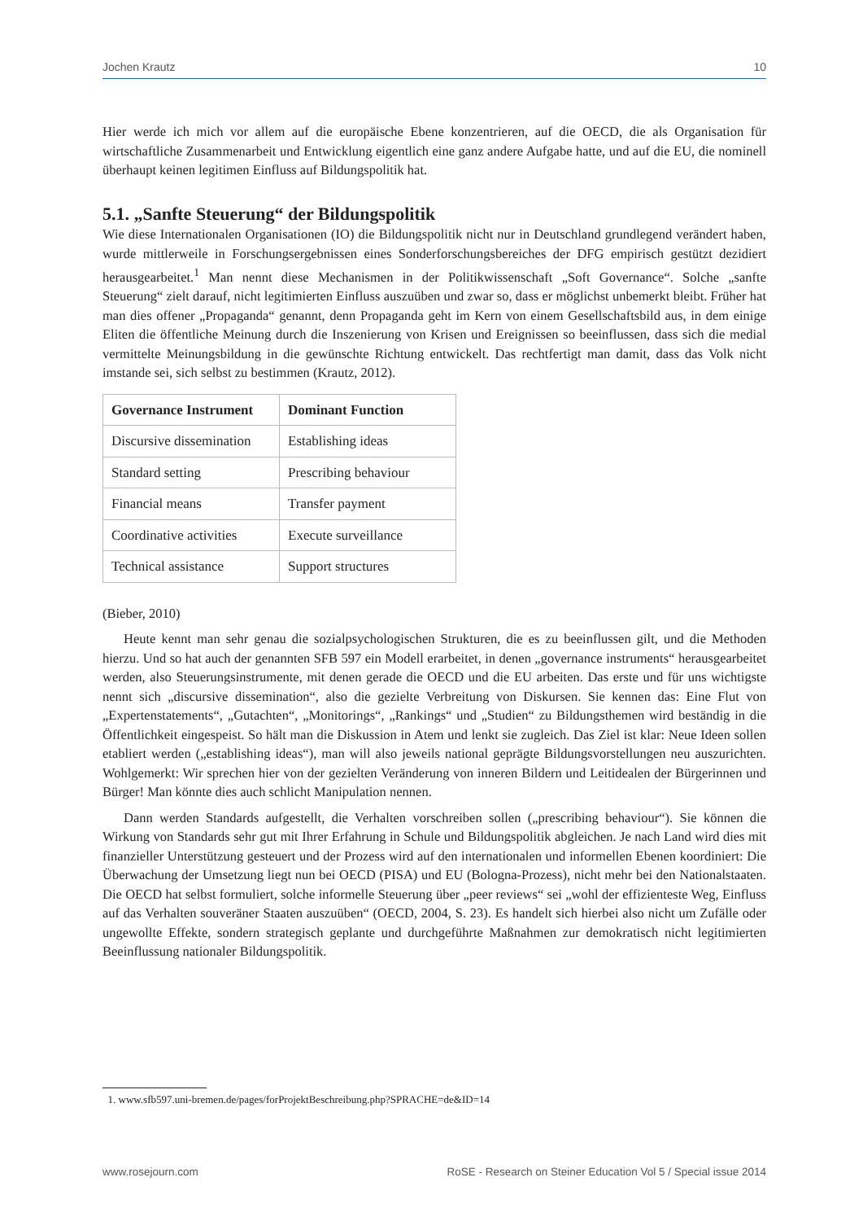Jochen Krautz 10
Hier werde ich mich vor allem auf die europäische Ebene konzentrieren, auf die OECD, die als Organisation für wirtschaftliche Zusammenarbeit und Entwicklung eigentlich eine ganz andere Aufgabe hatte, und auf die EU, die nominell überhaupt keinen legitimen Einfluss auf Bildungspolitik hat.
5.1. „Sanfte Steuerung“ der Bildungspolitik
Wie diese Internationalen Organisationen (IO) die Bildungspolitik nicht nur in Deutschland grundlegend verändert haben, wurde mittlerweile in Forschungsergebnissen eines Sonderforschungsbereiches der DFG empirisch gestützt dezidiert herausgearbeitet.<sup>1</sup> Man nennt diese Mechanismen in der Politikwissenschaft „Soft Governance“. Solche „sanfte Steuerung“ zielt darauf, nicht legitimierten Einfluss auszuüben und zwar so, dass er möglichst unbemerkt bleibt. Früher hat man dies offener „Propaganda“ genannt, denn Propaganda geht im Kern von einem Gesellschaftsbild aus, in dem einige Eliten die öffentliche Meinung durch die Inszenierung von Krisen und Ereignissen so beeinflussen, dass sich die medial vermittelte Meinungsbildung in die gewünschte Richtung entwickelt. Das rechtfertigt man damit, dass das Volk nicht imstande sei, sich selbst zu bestimmen (Krautz, 2012).
| Governance Instrument | Dominant Function |
| --- | --- |
| Discursive dissemination | Establishing ideas |
| Standard setting | Prescribing behaviour |
| Financial means | Transfer payment |
| Coordinative activities | Execute surveillance |
| Technical assistance | Support structures |
(Bieber, 2010)
Heute kennt man sehr genau die sozialpsychologischen Strukturen, die es zu beeinflussen gilt, und die Methoden hierzu. Und so hat auch der genannten SFB 597 ein Modell erarbeitet, in denen „governance instruments“ herausgearbeitet werden, also Steuerungsinstrumente, mit denen gerade die OECD und die EU arbeiten. Das erste und für uns wichtigste nennt sich „discursive dissemination“, also die gezielte Verbreitung von Diskursen. Sie kennen das: Eine Flut von „Expertenstatements“, „Gutachten“, „Monitorings“, „Rankings“ und „Studien“ zu Bildungsthemen wird beständig in die Öffentlichkeit eingespeist. So hält man die Diskussion in Atem und lenkt sie zugleich. Das Ziel ist klar: Neue Ideen sollen etabliert werden („establishing ideas“), man will also jeweils national geprägte Bildungsvorstellungen neu auszurichten. Wohlgemerkt: Wir sprechen hier von der gezielten Veränderung von inneren Bildern und Leitidealen der Bürgerinnen und Bürger! Man könnte dies auch schlicht Manipulation nennen.
Dann werden Standards aufgestellt, die Verhalten vorschreiben sollen („prescribing behaviour“). Sie können die Wirkung von Standards sehr gut mit Ihrer Erfahrung in Schule und Bildungspolitik abgleichen. Je nach Land wird dies mit finanzieller Unterstützung gesteuert und der Prozess wird auf den internationalen und informellen Ebenen koordiniert: Die Überwachung der Umsetzung liegt nun bei OECD (PISA) und EU (Bologna-Prozess), nicht mehr bei den Nationalstaaten. Die OECD hat selbst formuliert, solche informelle Steuerung über „peer reviews“ sei „wohl der effizienteste Weg, Einfluss auf das Verhalten souveräner Staaten auszuüben“ (OECD, 2004, S. 23). Es handelt sich hierbei also nicht um Zufälle oder ungewollte Effekte, sondern strategisch geplante und durchgeführte Maßnahmen zur demokratisch nicht legitimierten Beeinflussung nationaler Bildungspolitik.
1. www.sfb597.uni-bremen.de/pages/forProjektBeschreibung.php?SPRACHE=de&ID=14
www.rosejourn.com RoSE - Research on Steiner Education Vol 5 / Special issue 2014